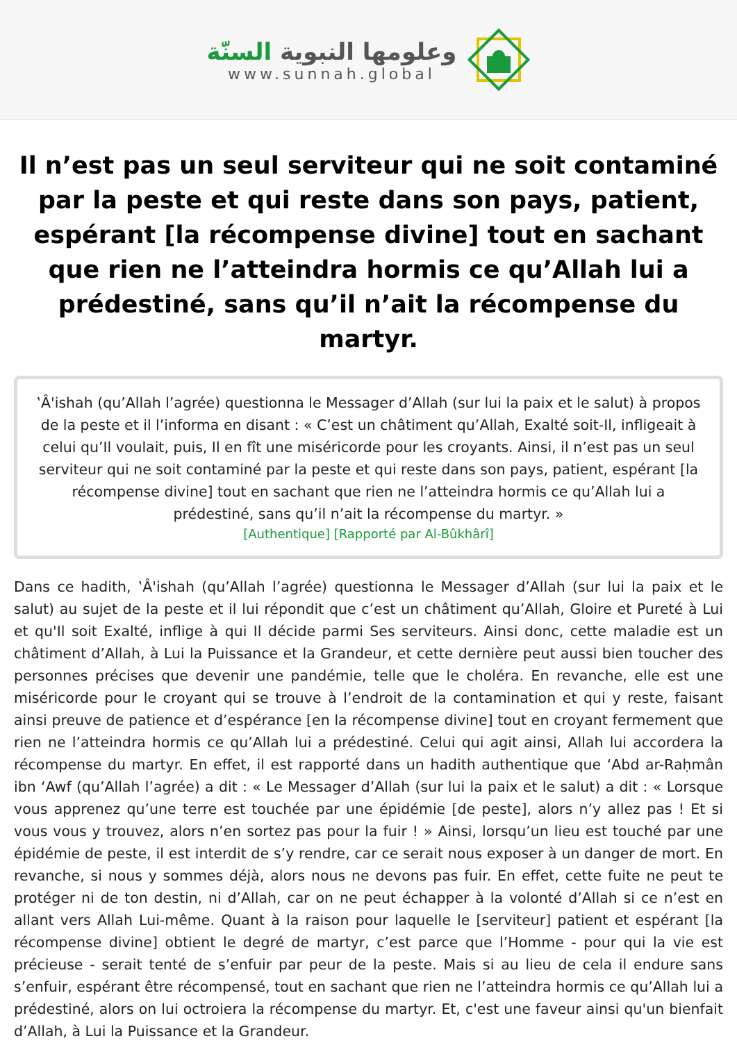وعلومها النبوية السنّة
www.sunnah.global
Il n’est pas un seul serviteur qui ne soit contaminé par la peste et qui reste dans son pays, patient, espérant [la récompense divine] tout en sachant que rien ne l’atteindra hormis ce qu’Allah lui a prédestiné, sans qu’il n’ait la récompense du martyr.
‛Â'ishah (qu’Allah l’agrée) questionna le Messager d’Allah (sur lui la paix et le salut) à propos de la peste et il l’informa en disant : « C’est un châtiment qu’Allah, Exalté soit-Il, infligeait à celui qu’Il voulait, puis, Il en fît une miséricorde pour les croyants. Ainsi, il n’est pas un seul serviteur qui ne soit contaminé par la peste et qui reste dans son pays, patient, espérant [la récompense divine] tout en sachant que rien ne l’atteindra hormis ce qu’Allah lui a prédestiné, sans qu’il n’ait la récompense du martyr. »
[Authentique] [Rapporté par Al-Bûkhârî]
Dans ce hadith, ‛Â'ishah (qu’Allah l’agrée) questionna le Messager d’Allah (sur lui la paix et le salut) au sujet de la peste et il lui répondit que c’est un châtiment qu’Allah, Gloire et Pureté à Lui et qu'Il soit Exalté, inflige à qui Il décide parmi Ses serviteurs. Ainsi donc, cette maladie est un châtiment d’Allah, à Lui la Puissance et la Grandeur, et cette dernière peut aussi bien toucher des personnes précises que devenir une pandémie, telle que le choléra. En revanche, elle est une miséricorde pour le croyant qui se trouve à l’endroit de la contamination et qui y reste, faisant ainsi preuve de patience et d’espérance [en la récompense divine] tout en croyant fermement que rien ne l’atteindra hormis ce qu’Allah lui a prédestiné. Celui qui agit ainsi, Allah lui accordera la récompense du martyr. En effet, il est rapporté dans un hadith authentique que ‘Abd ar-Raḥmân ibn ‘Awf (qu’Allah l’agrée) a dit : « Le Messager d’Allah (sur lui la paix et le salut) a dit : « Lorsque vous apprenez qu’une terre est touchée par une épidémie [de peste], alors n’y allez pas ! Et si vous vous y trouvez, alors n’en sortez pas pour la fuir ! » Ainsi, lorsqu’un lieu est touché par une épidémie de peste, il est interdit de s’y rendre, car ce serait nous exposer à un danger de mort. En revanche, si nous y sommes déjà, alors nous ne devons pas fuir. En effet, cette fuite ne peut te protéger ni de ton destin, ni d’Allah, car on ne peut échapper à la volonté d’Allah si ce n’est en allant vers Allah Lui-même. Quant à la raison pour laquelle le [serviteur] patient et espérant [la récompense divine] obtient le degré de martyr, c’est parce que l’Homme - pour qui la vie est précieuse - serait tenté de s’enfuir par peur de la peste. Mais si au lieu de cela il endure sans s’enfuir, espérant être récompensé, tout en sachant que rien ne l’atteindra hormis ce qu’Allah lui a prédestiné, alors on lui octroiera la récompense du martyr. Et, c'est une faveur ainsi qu'un bienfait d’Allah, à Lui la Puissance et la Grandeur.